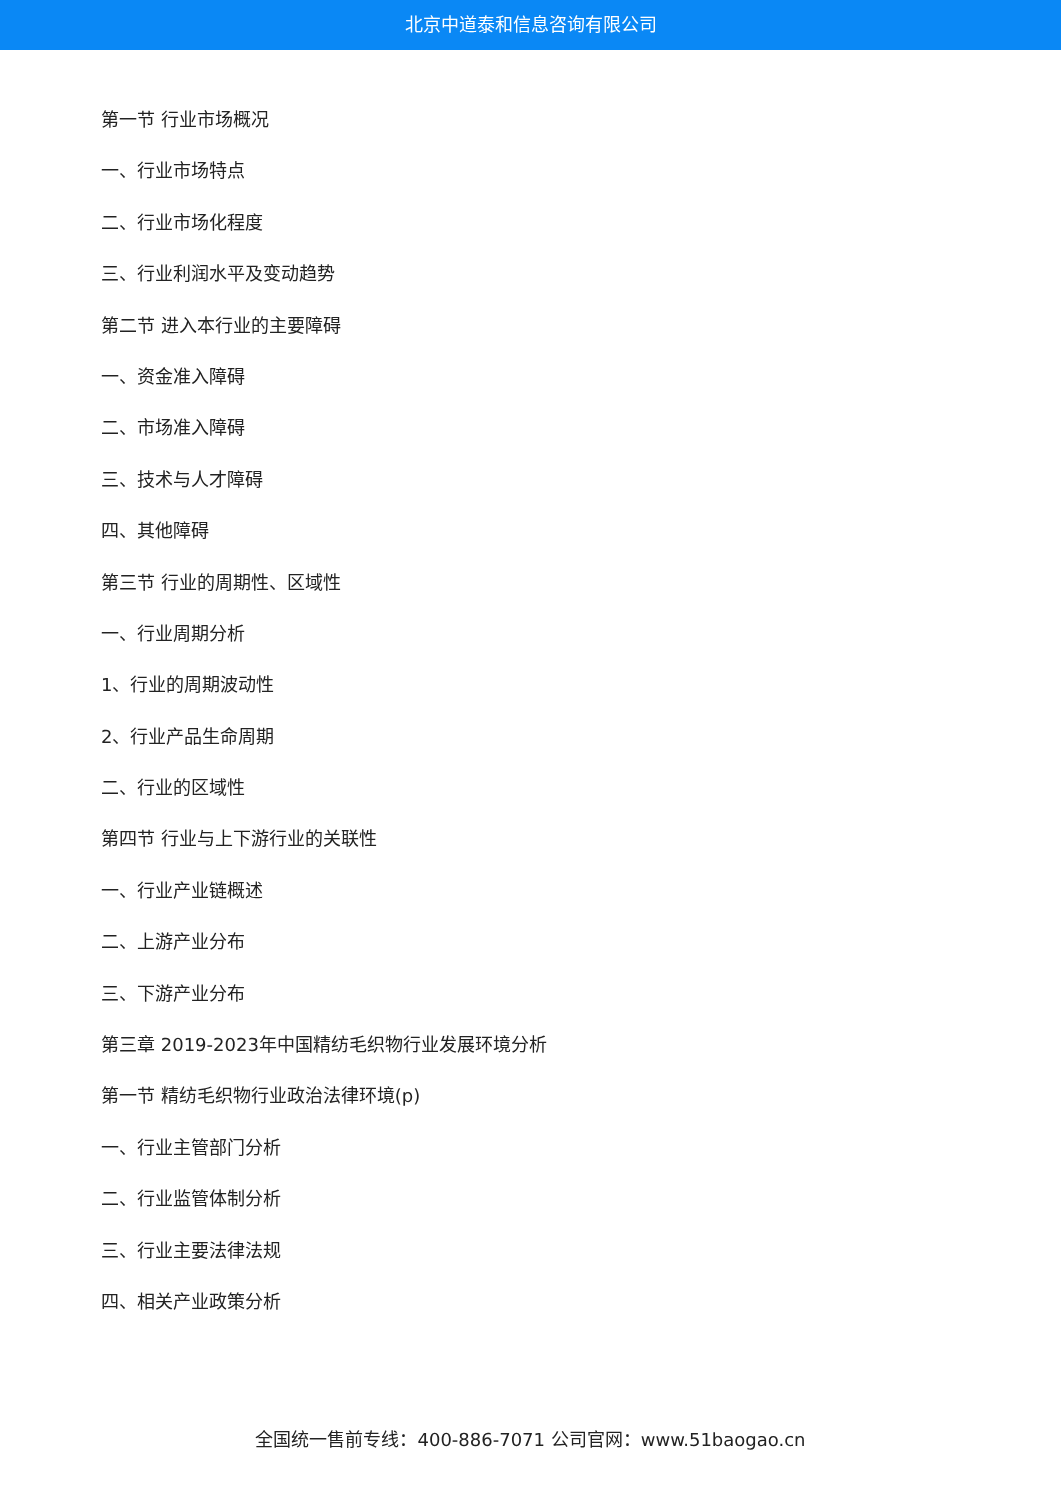北京中道泰和信息咨询有限公司
第一节 行业市场概况
一、行业市场特点
二、行业市场化程度
三、行业利润水平及变动趋势
第二节 进入本行业的主要障碍
一、资金准入障碍
二、市场准入障碍
三、技术与人才障碍
四、其他障碍
第三节 行业的周期性、区域性
一、行业周期分析
1、行业的周期波动性
2、行业产品生命周期
二、行业的区域性
第四节 行业与上下游行业的关联性
一、行业产业链概述
二、上游产业分布
三、下游产业分布
第三章 2019-2023年中国精纺毛织物行业发展环境分析
第一节 精纺毛织物行业政治法律环境(p)
一、行业主管部门分析
二、行业监管体制分析
三、行业主要法律法规
四、相关产业政策分析
全国统一售前专线：400-886-7071 公司官网：www.51baogao.cn